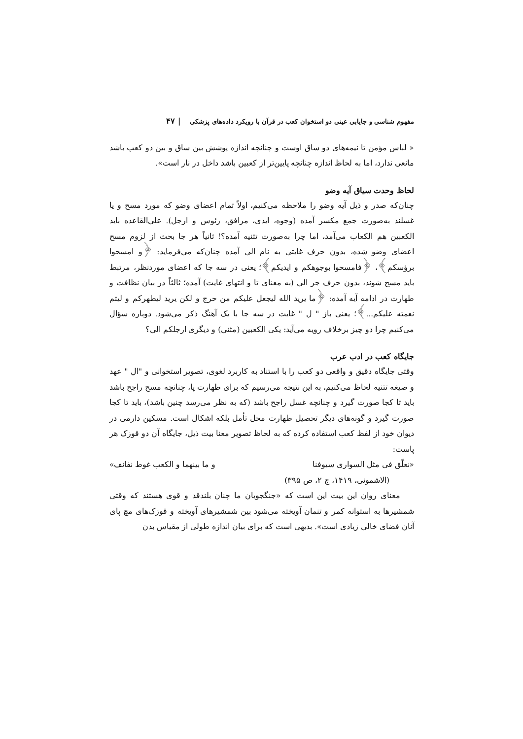مفهوم شناسی و جایابی عینی دو استخوان کعب در قرآن با رویکرد داده‌های پزشکی | ۴۷
« لباس مؤمن تا نیمه‌های دو ساق اوست و چنانچه اندازه پوشش بین ساق و بین دو کعب باشد مانعی ندارد، اما به لحاظ اندازه چنانچه پایین‌تر از کعبین باشد داخل در نار است».
لحاظ وحدت سیاق آیه وضو
چنان‌که صدر و ذیل آیه وضو را ملاحظه می‌کنیم، اولاً تمام اعضای وضو که مورد مسح و یا غسلند به‌صورت جمع مکسر آمده (وجوه، ایدی، مرافق، رئوس و ارجل). علی‌القاعده باید الکعبین هم الکعاب می‌آمد، اما چرا به‌صورت تثنیه آمده؟! ثانیاً هر جا بحث از لزوم مسح اعضای وضو شده، بدون حرف غایتی به نام الی آمده چنان‌که می‌فرماید: ﴿و امسحوا برؤسکم﴾، ﴿فامسحوا بوجوهکم و ایدیکم﴾؛ یعنی در سه جا که اعضای موردنظر، مرتبط باید مسح شوند، بدون حرف جر الی (به معنای تا و انتهای غایت) آمده؛ ثالثاً در بیان نظافت و طهارت در ادامه آیه آمده: ﴿ما یرید الله لیجعل علیکم من حرج و لکن یرید لیطهرکم و لیتم نعمته علیکم...﴾؛ یعنی باز " ل " غایت در سه جا با یک آهنگ ذکر می‌شود. دوباره سؤال می‌کنیم چرا دو چیز برخلاف رویه می‌آید: یکی الکعبین (مثنی) و دیگری ارجلکم الی؟
جایگاه کعب در ادب عرب
وقتی جایگاه دقیق و واقعی دو کعب را با استناد به کاربرد لغوی، تصویر استخوانی و "ال " عهد و صیغه تثنیه لحاظ می‌کنیم، به این نتیجه می‌رسیم که برای طهارت پا، چنانچه مسح راجح باشد باید تا کجا صورت گیرد و چنانچه غسل راجح باشد (که به نظر می‌رسد چنین باشد)، باید تا کجا صورت گیرد و گونه‌های دیگر تحصیل طهارت محل تأمل بلکه اشکال است. مسکین دارمی در دیوان خود از لفظ کعب استفاده کرده که به لحاظ تصویر معنا بیت ذیل، جایگاه آن دو قوزک هر پاست:
«نعلّق فی مثل السواری سیوفنا و ما بینهما و الکعب غوط نفانف»
(الاشمونی، ۱۴۱۹، ج ۲، ص ۳۹۵)
معنای روان این بیت این است که «جنگجویان ما چنان بلندقد و قوی هستند که وقتی شمشیرها به استوانه کمر و تنمان آویخته می‌شود بین شمشیرهای آویخته و قوزک‌های مچ پای آنان فضای خالی زیادی است». بدیهی است که برای بیان اندازه طولی از مقیاس بدن